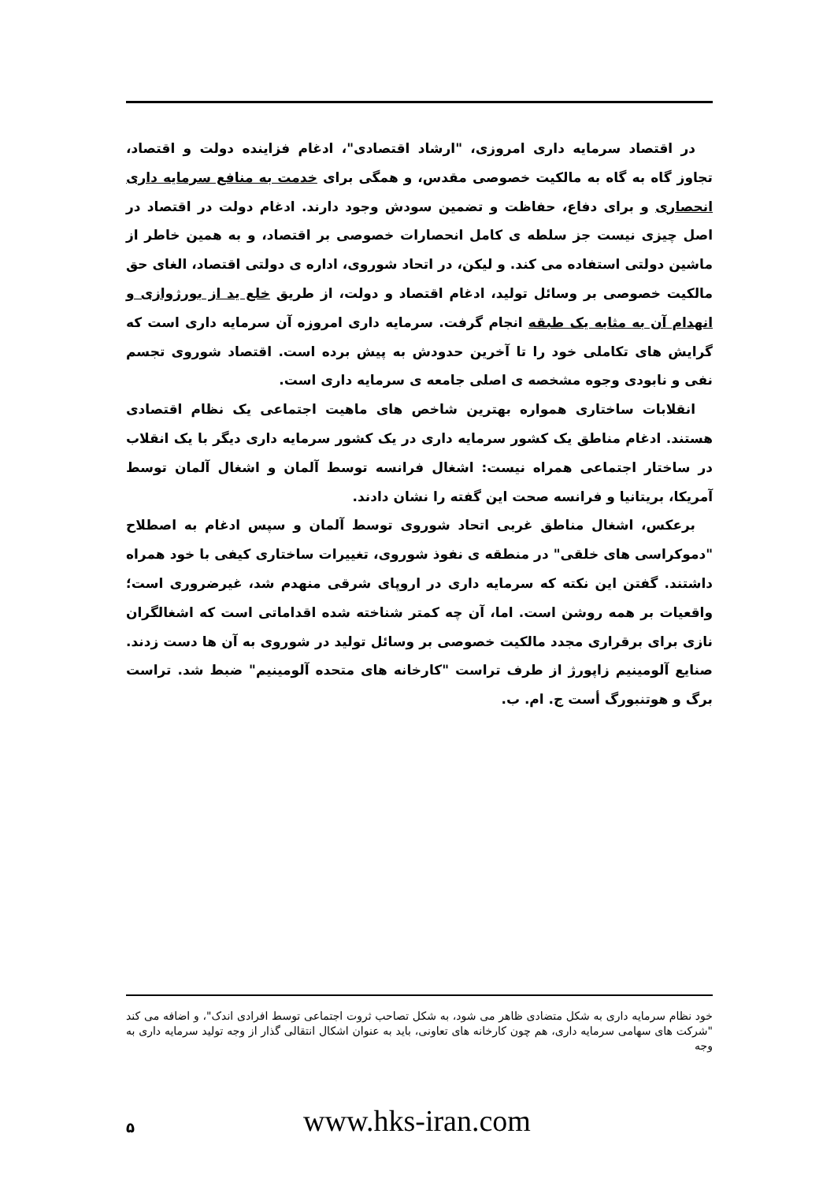در اقتصاد سرمایه داری امروزی، "ارشاد اقتصادی"، ادغام فزاینده دولت و اقتصاد، تجاوز گاه به گاه به مالکیت خصوصی مقدس، و همگی برای خدمت به منافع سرمایه داری انحصاری و برای دفاع، حفاظت و تضمین سودش وجود دارند. ادغام دولت در اقتصاد در اصل چیزی نیست جز سلطه ی کامل انحصارات خصوصی بر اقتصاد، و به همین خاطر از ماشین دولتی استفاده می کند. و لیکن، در اتحاد شوروی، اداره ی دولتی اقتصاد، الغای حق مالکیت خصوصی بر وسائل تولید، ادغام اقتصاد و دولت، از طریق خلع ید از بورژوازی و انهدام آن به مثابه یک طبقه انجام گرفت. سرمایه داری امروزه آن سرمایه داری است که گرایش های تکاملی خود را تا آخرین حدودش به پیش برده است. اقتصاد شوروی تجسم نفی و نابودی وجوه مشخصه ی اصلی جامعه ی سرمایه داری است.
انقلابات ساختاری همواره بهترین شاخص های ماهیت اجتماعی یک نظام اقتصادی هستند. ادغام مناطق یک کشور سرمایه داری در یک کشور سرمایه داری دیگر با یک انقلاب در ساختار اجتماعی همراه نیست: اشغال فرانسه توسط آلمان و اشغال آلمان توسط آمریکا، بریتانیا و فرانسه صحت این گفته را نشان دادند.
برعکس، اشغال مناطق غربی اتحاد شوروی توسط آلمان و سپس ادغام به اصطلاح "دموکراسی های خلقی" در منطقه ی نفوذ شوروی، تغییرات ساختاری کیفی با خود همراه داشتند. گفتن این نکته که سرمایه داری در اروپای شرقی منهدم شد، غیرضروری است؛ واقعیات بر همه روشن است. اما، آن چه کمتر شناخته شده اقداماتی است که اشغالگران نازی برای برقراری مجدد مالکیت خصوصی بر وسائل تولید در شوروی به آن ها دست زدند. صنایع آلومینیم زاپورژ از طرف تراست "کارخانه های متحده آلومینیم" ضبط شد. تراست برگ و هوتنبورگ أست ج. ام. ب.
خود نظام سرمایه داری به شکل متضادی ظاهر می شود، به شکل تصاحب ثروت اجتماعی توسط افرادی اندک"، و اضافه می کند "شرکت های سهامی سرمایه داری، هم چون کارخانه های تعاونی، باید به عنوان اشکال انتقالی گذار از وجه تولید سرمایه داری به وجه
۵
www.hks-iran.com